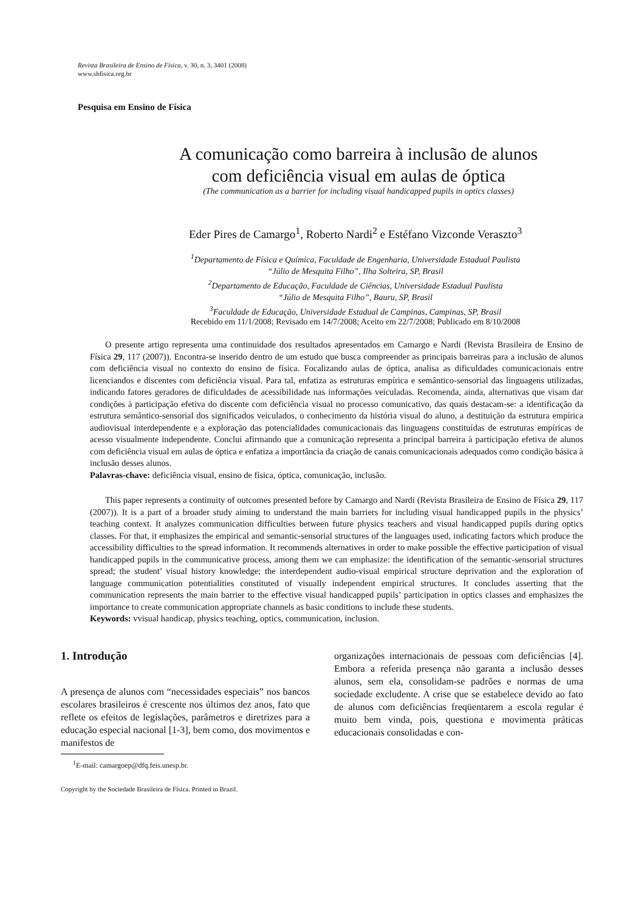Revista Brasileira de Ensino de Física, v. 30, n. 3, 3401 (2008)
www.sbfisica.org.br
Pesquisa em Ensino de Física
A comunicação como barreira à inclusão de alunos
com deficiência visual em aulas de óptica
(The communication as a barrier for including visual handicapped pupils in optics classes)
Eder Pires de Camargo<sup>1</sup>, Roberto Nardi<sup>2</sup> e Estéfano Vizconde Veraszto<sup>3</sup>
<sup>1</sup> Departamento de Física e Química, Faculdade de Engenharia, Universidade Estadual Paulista
“Júlio de Mesquita Filho”, Ilha Solteira, SP, Brasil
<sup>2</sup> Departamento de Educação, Faculdade de Ciências, Universidade Estadual Paulista
“Júlio de Mesquita Filho”, Bauru, SP, Brasil
<sup>3</sup> Faculdade de Educação, Universidade Estadual de Campinas, Campinas, SP, Brasil
Recebido em 11/1/2008; Revisado em 14/7/2008; Aceito em 22/7/2008; Publicado em 8/10/2008
O presente artigo representa uma continuidade dos resultados apresentados em Camargo e Nardi (Revista Brasileira de Ensino de Física 29, 117 (2007)). Encontra-se inserido dentro de um estudo que busca compreender as principais barreiras para a inclusão de alunos com deficiência visual no contexto do ensino de física. Focalizando aulas de óptica, analisa as dificuldades comunicacionais entre licenciandos e discentes com deficiência visual. Para tal, enfatiza as estruturas empírica e semântico-sensorial das linguagens utilizadas, indicando fatores geradores de dificuldades de acessibilidade nas informações veiculadas. Recomenda, ainda, alternativas que visam dar condições à participação efetiva do discente com deficiência visual no processo comunicativo, das quais destacam-se: a identificação da estrutura semântico-sensorial dos significados veiculados, o conhecimento da história visual do aluno, a destituição da estrutura empírica audiovisual interdependente e a exploração das potencialidades comunicacionais das linguagens constituídas de estruturas empíricas de acesso visualmente independente. Conclui afirmando que a comunicação representa a principal barreira à participação efetiva de alunos com deficiência visual em aulas de óptica e enfatiza a importância da criação de canais comunicacionais adequados como condição básica à inclusão desses alunos.
Palavras-chave: deficiência visual, ensino de física, óptica, comunicação, inclusão.
This paper represents a continuity of outcomes presented before by Camargo and Nardi (Revista Brasileira de Ensino de Física 29, 117 (2007)). It is a part of a broader study aiming to understand the main barriers for including visual handicapped pupils in the physics’ teaching context. It analyzes communication difficulties between future physics teachers and visual handicapped pupils during optics classes. For that, it emphasizes the empirical and semantic-sensorial structures of the languages used, indicating factors which produce the accessibility difficulties to the spread information. It recommends alternatives in order to make possible the effective participation of visual handicapped pupils in the communicative process, among them we can emphasize: the identification of the semantic-sensorial structures spread; the student’ visual history knowledge; the interdependent audio-visual empirical structure deprivation and the exploration of language communication potentialities constituted of visually independent empirical structures. It concludes asserting that the communication represents the main barrier to the effective visual handicapped pupils’ participation in optics classes and emphasizes the importance to create communication appropriate channels as basic conditions to include these students.
Keywords: vvisual handicap, physics teaching, optics, communication, inclusion.
1. Introdução
A presença de alunos com “necessidades especiais” nos bancos escolares brasileiros é crescente nos últimos dez anos, fato que reflete os efeitos de legislações, parâmetros e diretrizes para a educação especial nacional [1-3], bem como, dos movimentos e manifestos de
<sup>1</sup> E-mail: camargoep@dfq.feis.unesp.br.
Copyright by the Sociedade Brasileira de Física. Printed in Brazil.
organizações internacionais de pessoas com deficiências [4]. Embora a referida presença não garanta a inclusão desses alunos, sem ela, consolidam-se padrões e normas de uma sociedade excludente. A crise que se estabelece devido ao fato de alunos com deficiências freqüentarem a escola regular é muito bem vinda, pois, questiona e movimenta práticas educacionais consolidadas e con-